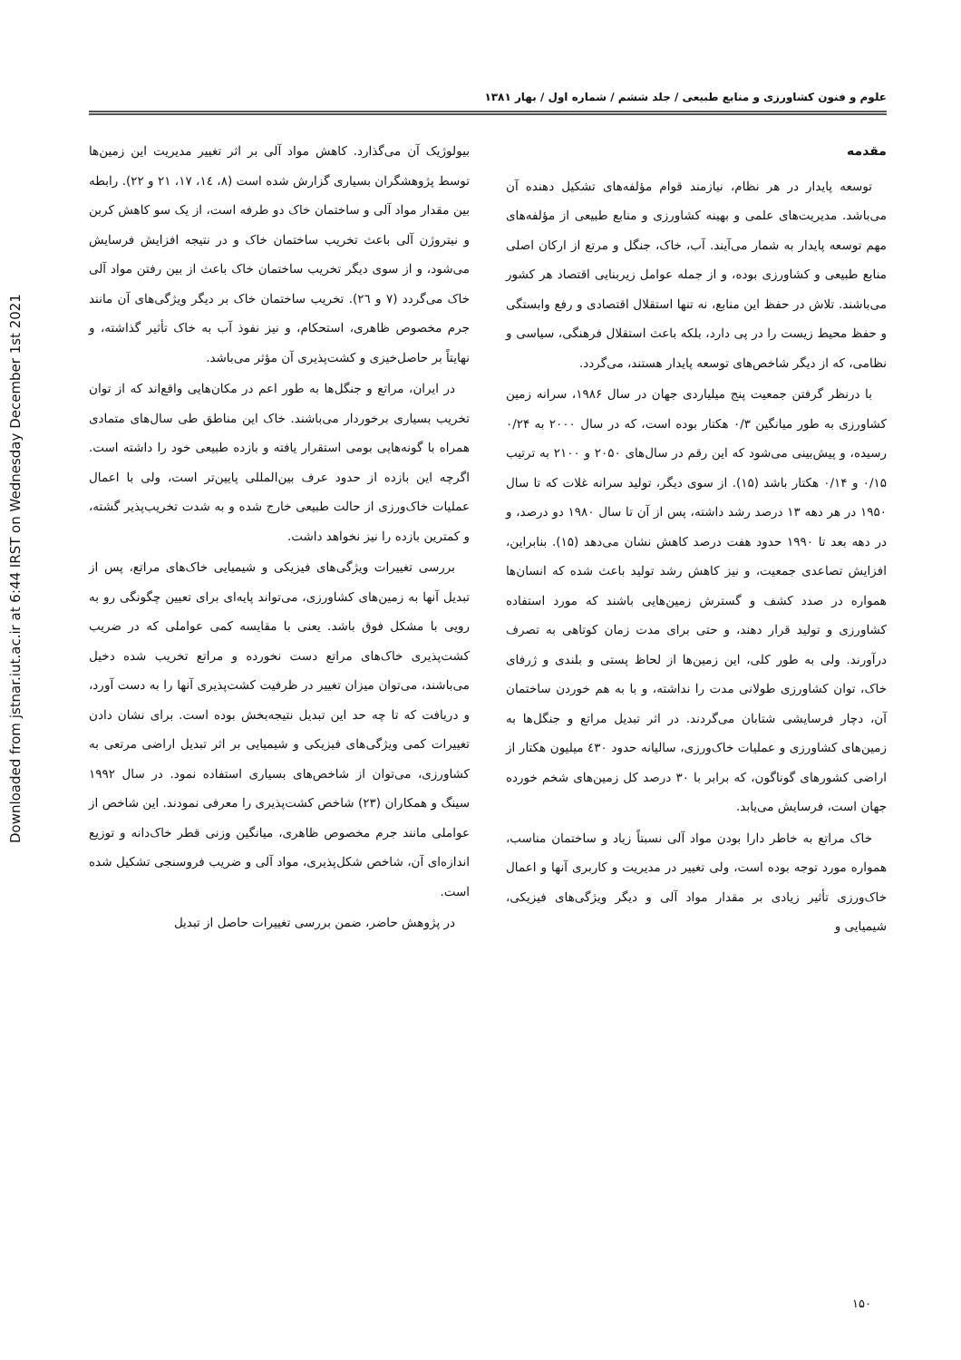Downloaded from jstnar.iut.ac.ir at 6:44 IRST on Wednesday December 1st 2021
علوم و فنون کشاورزی و منابع طبیعی / جلد ششم / شماره اول / بهار ۱۳۸۱
مقدمه
توسعه پایدار در هر نظام، نیازمند قوام مؤلفه‌های تشکیل دهنده آن می‌باشد. مدیریت‌های علمی و بهینه کشاورزی و منابع طبیعی از مؤلفه‌های مهم توسعه پایدار به شمار می‌آیند. آب، خاک، جنگل و مرتع از ارکان اصلی منابع طبیعی و کشاورزی بوده، و از جمله عوامل زیربنایی اقتصاد هر کشور می‌باشند. تلاش در حفظ این منابع، نه تنها استقلال اقتصادی و رفع وابستگی و حفظ محیط زیست را در پی دارد، بلکه باعث استقلال فرهنگی، سیاسی و نظامی، که از دیگر شاخص‌های توسعه پایدار هستند، می‌گردد.
با درنظر گرفتن جمعیت پنج میلیاردی جهان در سال ۱۹۸۶، سرانه زمین کشاورزی به طور میانگین ۰/۳ هکتار بوده است، که در سال ۲۰۰۰ به ۰/۲۴ رسیده، و پیش‌بینی می‌شود که این رقم در سال‌های ۲۰۵۰ و ۲۱۰۰ به ترتیب ۰/۱۵ و ۰/۱۴ هکتار باشد (۱۵). از سوی دیگر، تولید سرانه غلات که تا سال ۱۹۵۰ در هر دهه ۱۳ درصد رشد داشته، پس از آن تا سال ۱۹۸۰ دو درصد، و در دهه بعد تا ۱۹۹۰ حدود هفت درصد کاهش نشان می‌دهد (۱۵). بنابراین، افزایش تصاعدی جمعیت، و نیز کاهش رشد تولید باعث شده که انسان‌ها همواره در صدد کشف و گسترش زمین‌هایی باشند که مورد استفاده کشاورزی و تولید قرار دهند، و حتی برای مدت زمان کوتاهی به تصرف درآورند. ولی به طور کلی، این زمین‌ها از لحاظ پستی و بلندی و ژرفای خاک، توان کشاورزی طولانی مدت را نداشته، و با به هم خوردن ساختمان آن، دچار فرسایشی شتابان می‌گردند. در اثر تبدیل مراتع و جنگل‌ها به زمین‌های کشاورزی و عملیات خاک‌ورزی، سالیانه حدود ٤۳۰ میلیون هکتار از اراضی کشورهای گوناگون، که برابر با ۳۰ درصد کل زمین‌های شخم خورده جهان است، فرسایش می‌یابد.
خاک مراتع به خاطر دارا بودن مواد آلی نسبتاً زیاد و ساختمان مناسب، همواره مورد توجه بوده است، ولی تغییر در مدیریت و کاربری آنها و اعمال خاک‌ورزی تأثیر زیادی بر مقدار مواد آلی و دیگر ویژگی‌های فیزیکی، شیمیایی و
بیولوژیک آن می‌گذارد. کاهش مواد آلی بر اثر تغییر مدیریت این زمین‌ها توسط پژوهشگران بسیاری گزارش شده است (۸، ۱٤، ۱۷، ۲۱ و ۲۲). رابطه بین مقدار مواد آلی و ساختمان خاک دو طرفه است، از یک سو کاهش کربن و نیتروژن آلی باعث تخریب ساختمان خاک و در نتیجه افزایش فرسایش می‌شود، و از سوی دیگر تخریب ساختمان خاک باعث از بین رفتن مواد آلی خاک می‌گردد (۷ و ۲٦). تخریب ساختمان خاک بر دیگر ویژگی‌های آن مانند جرم مخصوص ظاهری، استحکام، و نیز نفوذ آب به خاک تأثیر گذاشته، و نهایتاً بر حاصل‌خیزی و کشت‌پذیری آن مؤثر می‌باشد.
در ایران، مراتع و جنگل‌ها به طور اعم در مکان‌هایی واقع‌اند که از توان تخریب بسیاری برخوردار می‌باشند. خاک این مناطق طی سال‌های متمادی همراه با گونه‌هایی بومی استقرار یافته و بازده طبیعی خود را داشته است. اگرچه این بازده از حدود عرف بین‌المللی پایین‌تر است، ولی با اعمال عملیات خاک‌ورزی از حالت طبیعی خارج شده و به شدت تخریب‌پذیر گشته، و کمترین بازده را نیز نخواهد داشت.
بررسی تغییرات ویژگی‌های فیزیکی و شیمیایی خاک‌های مراتع، پس از تبدیل آنها به زمین‌های کشاورزی، می‌تواند پایه‌ای برای تعیین چگونگی رو به رویی با مشکل فوق باشد. یعنی با مقایسه کمی عواملی که در ضریب کشت‌پذیری خاک‌های مراتع دست نخورده و مراتع تخریب شده دخیل می‌باشند، می‌توان میزان تغییر در ظرفیت کشت‌پذیری آنها را به دست آورد، و دریافت که تا چه حد این تبدیل نتیجه‌بخش بوده است. برای نشان دادن تغییرات کمی ویژگی‌های فیزیکی و شیمیایی بر اثر تبدیل اراضی مرتعی به کشاورزی، می‌توان از شاخص‌های بسیاری استفاده نمود. در سال ۱۹۹۲ سینگ و همکاران (۲۳) شاخص کشت‌پذیری را معرفی نمودند. این شاخص از عواملی مانند جرم مخصوص ظاهری، میانگین وزنی قطر خاک‌دانه و توزیع اندازه‌ای آن، شاخص شکل‌پذیری، مواد آلی و ضریب فروسنجی تشکیل شده است.
در پژوهش حاضر، ضمن بررسی تغییرات حاصل از تبدیل
۱۵۰